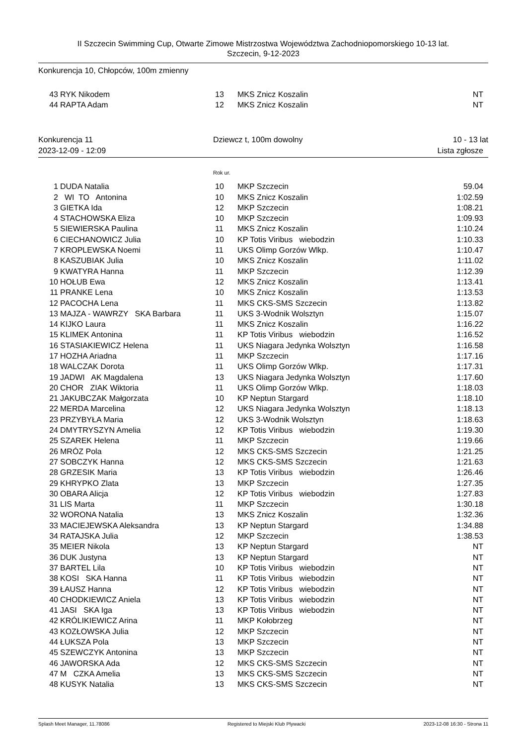II Szczecin Swimming Cup, Otwarte Zimowe Mistrzostwa Województwa Zachodniopomorskiego 10-13 lat.
Szczecin, 9-12-2023
Konkurencja 10, Chłopców, 100m zmienny
| 43 | RYK Nikodem | 13 | MKS Znicz Koszalin | NT |
| 44 | RAPTA Adam | 12 | MKS Znicz Koszalin | NT |
Konkurencja 11 Dziewcz t, 100m dowolny 10 - 13 lat
2023-12-09 - 12:09 Lista zgłosze
Rok ur.
| 1 | DUDA Natalia | 10 | MKP Szczecin | 59.04 |
| 2 | WI TO Antonina | 10 | MKS Znicz Koszalin | 1:02.59 |
| 3 | GIETKA Ida | 12 | MKP Szczecin | 1:08.21 |
| 4 | STACHOWSKA Eliza | 10 | MKP Szczecin | 1:09.93 |
| 5 | SIEWIERSKA Paulina | 11 | MKS Znicz Koszalin | 1:10.24 |
| 6 | CIECHANOWICZ Julia | 10 | KP Totis Viribus wiebodzin | 1:10.33 |
| 7 | KROPLEWSKA Noemi | 11 | UKS Olimp Gorzów Wlkp. | 1:10.47 |
| 8 | KASZUBIAK Julia | 10 | MKS Znicz Koszalin | 1:11.02 |
| 9 | KWATYRA Hanna | 11 | MKP Szczecin | 1:12.39 |
| 10 | HOŁUB Ewa | 12 | MKS Znicz Koszalin | 1:13.41 |
| 11 | PRANKE Lena | 10 | MKS Znicz Koszalin | 1:13.53 |
| 12 | PACOCHA Lena | 11 | MKS CKS-SMS Szczecin | 1:13.82 |
| 13 | MAJZA - WAWRZY SKA Barbara | 11 | UKS 3-Wodnik Wolsztyn | 1:15.07 |
| 14 | KIJKO Laura | 11 | MKS Znicz Koszalin | 1:16.22 |
| 15 | KLIMEK Antonina | 11 | KP Totis Viribus wiebodzin | 1:16.52 |
| 16 | STASIAKIEWICZ Helena | 11 | UKS Niagara Jedynka Wolsztyn | 1:16.58 |
| 17 | HOZHA Ariadna | 11 | MKP Szczecin | 1:17.16 |
| 18 | WALCZAK Dorota | 11 | UKS Olimp Gorzów Wlkp. | 1:17.31 |
| 19 | JADWI AK Magdalena | 13 | UKS Niagara Jedynka Wolsztyn | 1:17.60 |
| 20 | CHOR ZIAK Wiktoria | 11 | UKS Olimp Gorzów Wlkp. | 1:18.03 |
| 21 | JAKUBCZAK Małgorzata | 10 | KP Neptun Stargard | 1:18.10 |
| 22 | MERDA Marcelina | 12 | UKS Niagara Jedynka Wolsztyn | 1:18.13 |
| 23 | PRZYBYŁA Maria | 12 | UKS 3-Wodnik Wolsztyn | 1:18.63 |
| 24 | DMYTRYSZYN Amelia | 12 | KP Totis Viribus wiebodzin | 1:19.30 |
| 25 | SZAREK Helena | 11 | MKP Szczecin | 1:19.66 |
| 26 | MRÓZ Pola | 12 | MKS CKS-SMS Szczecin | 1:21.25 |
| 27 | SOBCZYK Hanna | 12 | MKS CKS-SMS Szczecin | 1:21.63 |
| 28 | GRZESIK Maria | 13 | KP Totis Viribus wiebodzin | 1:26.46 |
| 29 | KHRYPKO Zlata | 13 | MKP Szczecin | 1:27.35 |
| 30 | OBARA Alicja | 12 | KP Totis Viribus wiebodzin | 1:27.83 |
| 31 | LIS Marta | 11 | MKP Szczecin | 1:30.18 |
| 32 | WORONA Natalia | 13 | MKS Znicz Koszalin | 1:32.36 |
| 33 | MACIEJEWSKA Aleksandra | 13 | KP Neptun Stargard | 1:34.88 |
| 34 | RATAJSKA Julia | 12 | MKP Szczecin | 1:38.53 |
| 35 | MEIER Nikola | 13 | KP Neptun Stargard | NT |
| 36 | DUK Justyna | 13 | KP Neptun Stargard | NT |
| 37 | BARTEL Lila | 10 | KP Totis Viribus wiebodzin | NT |
| 38 | KOSI SKA Hanna | 11 | KP Totis Viribus wiebodzin | NT |
| 39 | ŁAUSZ Hanna | 12 | KP Totis Viribus wiebodzin | NT |
| 40 | CHODKIEWICZ Aniela | 13 | KP Totis Viribus wiebodzin | NT |
| 41 | JASI SKA Iga | 13 | KP Totis Viribus wiebodzin | NT |
| 42 | KRÓLIKIEWICZ Arina | 11 | MKP Kołobrzeg | NT |
| 43 | KOZŁOWSKA Julia | 12 | MKP Szczecin | NT |
| 44 | ŁUKSZA Pola | 13 | MKP Szczecin | NT |
| 45 | SZEWCZYK Antonina | 13 | MKP Szczecin | NT |
| 46 | JAWORSKA Ada | 12 | MKS CKS-SMS Szczecin | NT |
| 47 | M CZKA Amelia | 13 | MKS CKS-SMS Szczecin | NT |
| 48 | KUSYK Natalia | 13 | MKS CKS-SMS Szczecin | NT |
Splash Meet Manager, 11.78086 Registered to Miejski Klub Plywacki 2023-12-08 16:30 - Strona 11